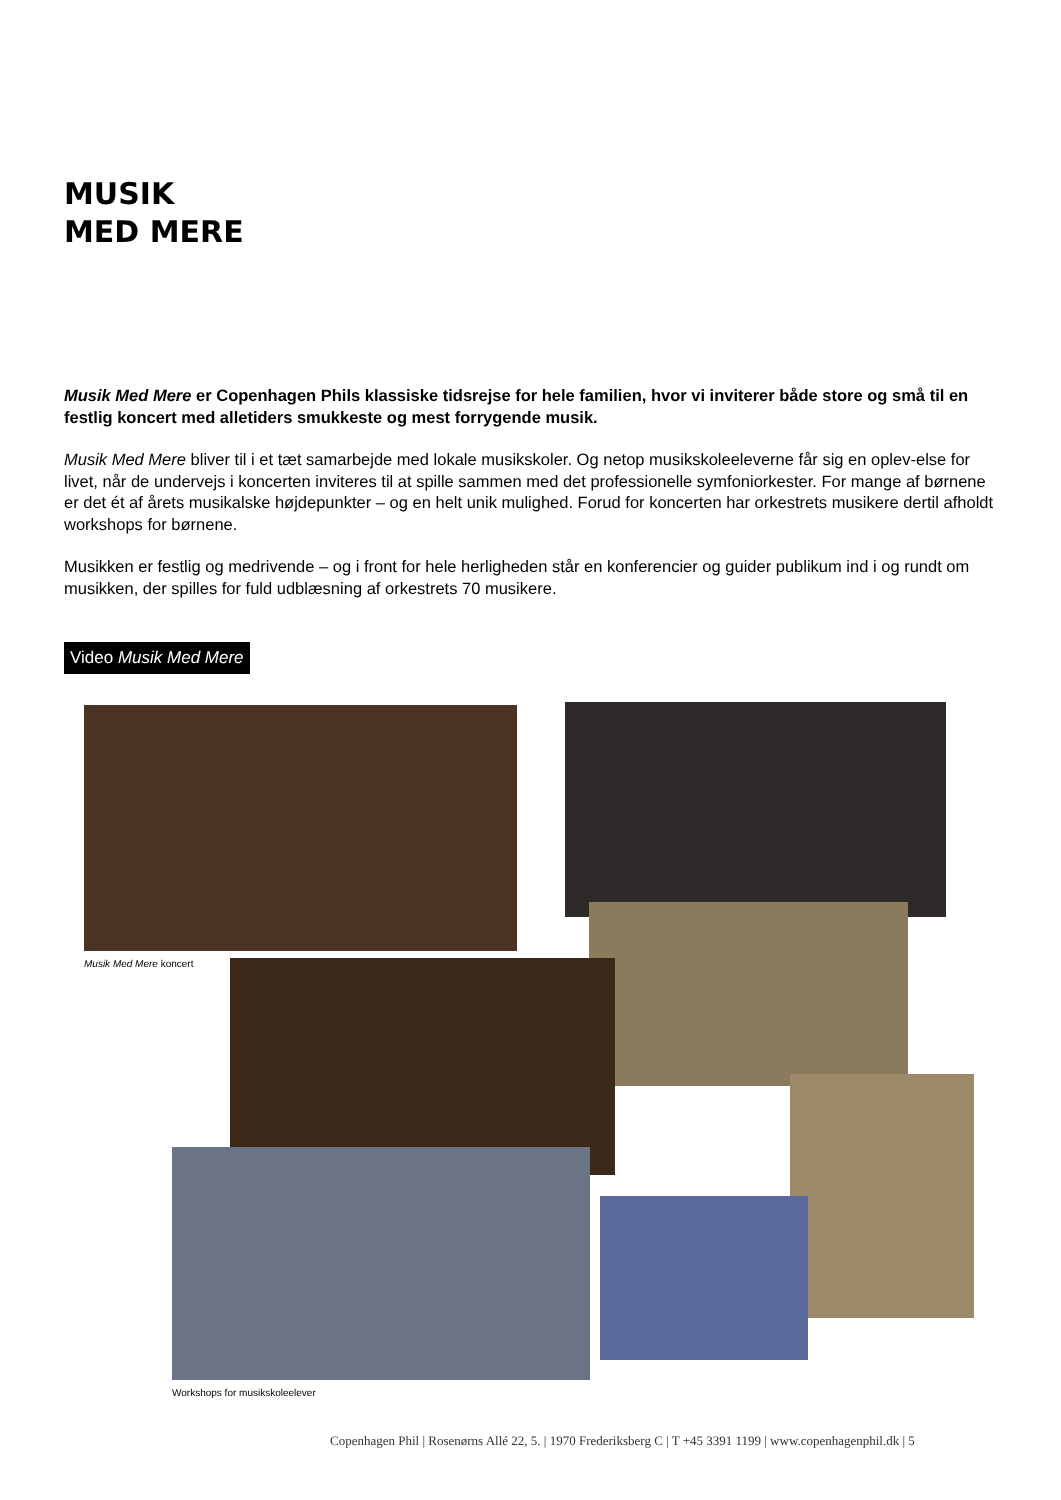MUSIK
MED MERE
Musik Med Mere er Copenhagen Phils klassiske tidsrejse for hele familien, hvor vi inviterer både store og små til en festlig koncert med alletiders smukkeste og mest forrygende musik.
Musik Med Mere bliver til i et tæt samarbejde med lokale musikskoler. Og netop musikskoleeleverne får sig en oplev-else for livet, når de undervejs i koncerten inviteres til at spille sammen med det professionelle symfoniorkester. For mange af børnene er det ét af årets musikalske højdepunkter – og en helt unik mulighed. Forud for koncerten har orkestrets musikere dertil afholdt workshops for børnene.
Musikken er festlig og medrivende – og i front for hele herligheden står en konferencier og guider publikum ind i og rundt om musikken, der spilles for fuld udblæsning af orkestrets 70 musikere.
Video Musik Med Mere
Musik Med Mere koncert
Workshops for musikskoleelever
Copenhagen Phil | Rosenørns Allé 22, 5. | 1970 Frederiksberg C | T +45 3391 1199 | www.copenhagenphil.dk | 5